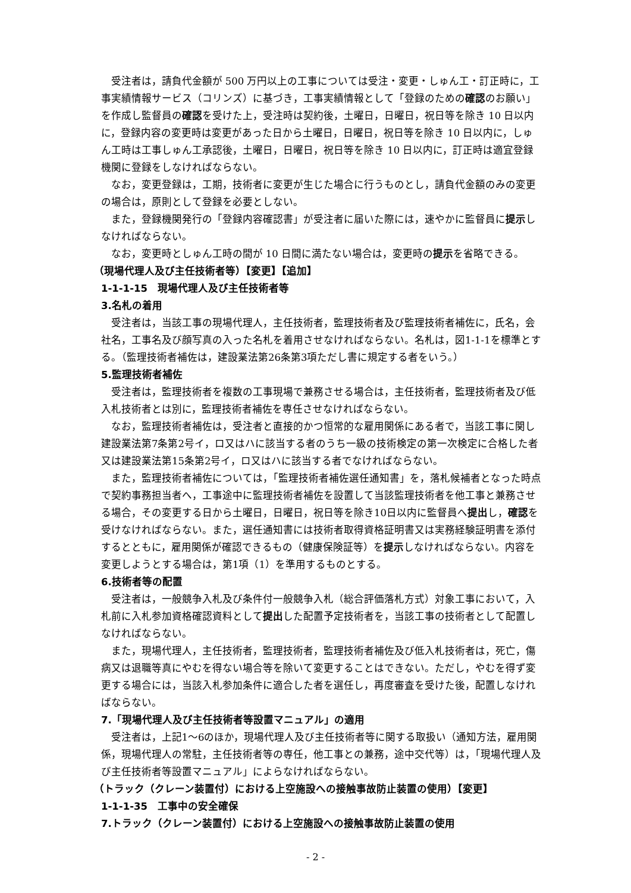受注者は，請負代金額が 500 万円以上の工事については受注・変更・しゅん工・訂正時に，工事実績情報サービス（コリンズ）に基づき，工事実績情報として「登録のための確認のお願い」を作成し監督員の確認を受けた上，受注時は契約後，土曜日，日曜日，祝日等を除き 10 日以内に，登録内容の変更時は変更があった日から土曜日，日曜日，祝日等を除き 10 日以内に，しゅん工時は工事しゅん工承認後，土曜日，日曜日，祝日等を除き 10 日以内に，訂正時は適宜登録機関に登録をしなければならない。
なお，変更登録は，工期，技術者に変更が生じた場合に行うものとし，請負代金額のみの変更の場合は，原則として登録を必要としない。
また，登録機関発行の「登録内容確認書」が受注者に届いた際には，速やかに監督員に提示しなければならない。
なお，変更時としゅん工時の間が 10 日間に満たない場合は，変更時の提示を省略できる。
（現場代理人及び主任技術者等）【変更】【追加】
1-1-1-15　現場代理人及び主任技術者等
3.名札の着用
受注者は，当該工事の現場代理人，主任技術者，監理技術者及び監理技術者補佐に，氏名，会社名，工事名及び顔写真の入った名札を着用させなければならない。名札は，図1-1-1を標準とする。（監理技術者補佐は，建設業法第26条第3項ただし書に規定する者をいう。）
5.監理技術者補佐
受注者は，監理技術者を複数の工事現場で兼務させる場合は，主任技術者，監理技術者及び低入札技術者とは別に，監理技術者補佐を専任させなければならない。
なお，監理技術者補佐は，受注者と直接的かつ恒常的な雇用関係にある者で，当該工事に関し建設業法第7条第2号イ，ロ又はハに該当する者のうち一級の技術検定の第一次検定に合格した者又は建設業法第15条第2号イ，ロ又はハに該当する者でなければならない。
また，監理技術者補佐については，「監理技術者補佐選任通知書」を，落札候補者となった時点で契約事務担当者へ，工事途中に監理技術者補佐を設置して当該監理技術者を他工事と兼務させる場合，その変更する日から土曜日，日曜日，祝日等を除き10日以内に監督員へ提出し，確認を受けなければならない。また，選任通知書には技術者取得資格証明書又は実務経験証明書を添付するとともに，雇用関係が確認できるもの（健康保険証等）を提示しなければならない。内容を変更しようとする場合は，第1項（1）を準用するものとする。
6.技術者等の配置
受注者は，一般競争入札及び条件付一般競争入札（総合評価落札方式）対象工事において，入札前に入札参加資格確認資料として提出した配置予定技術者を，当該工事の技術者として配置しなければならない。
また，現場代理人，主任技術者，監理技術者，監理技術者補佐及び低入札技術者は，死亡，傷病又は退職等真にやむを得ない場合等を除いて変更することはできない。ただし，やむを得ず変更する場合には，当該入札参加条件に適合した者を選任し，再度審査を受けた後，配置しなければならない。
7.「現場代理人及び主任技術者等設置マニュアル」の適用
受注者は，上記1～6のほか，現場代理人及び主任技術者等に関する取扱い（通知方法，雇用関係，現場代理人の常駐，主任技術者等の専任，他工事との兼務，途中交代等）は，「現場代理人及び主任技術者等設置マニュアル」によらなければならない。
（トラック（クレーン装置付）における上空施設への接触事故防止装置の使用）【変更】
1-1-1-35　工事中の安全確保
7.トラック（クレーン装置付）における上空施設への接触事故防止装置の使用
- 2 -